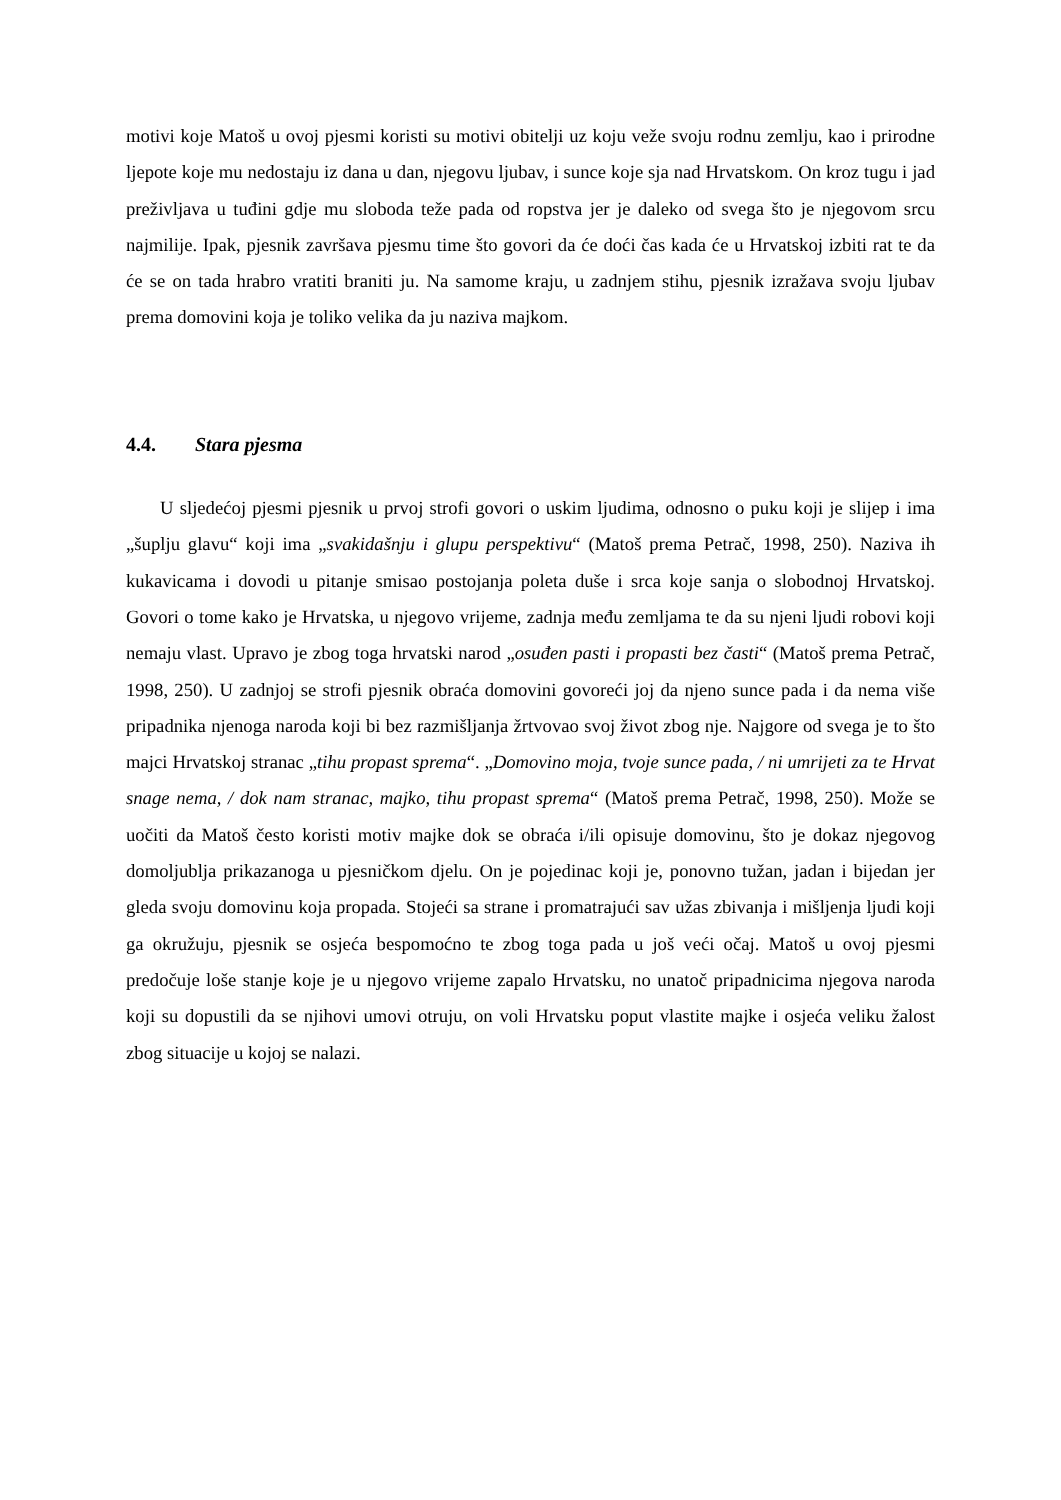motivi koje Matoš u ovoj pjesmi koristi su motivi obitelji uz koju veže svoju rodnu zemlju, kao i prirodne ljepote koje mu nedostaju iz dana u dan, njegovu ljubav, i sunce koje sja nad Hrvatskom. On kroz tugu i jad preživljava u tuđini gdje mu sloboda teže pada od ropstva jer je daleko od svega što je njegovom srcu najmilije. Ipak, pjesnik završava pjesmu time što govori da će doći čas kada će u Hrvatskoj izbiti rat te da će se on tada hrabro vratiti braniti ju. Na samome kraju, u zadnjem stihu, pjesnik izražava svoju ljubav prema domovini koja je toliko velika da ju naziva majkom.
4.4. Stara pjesma
U sljedećoj pjesmi pjesnik u prvoj strofi govori o uskim ljudima, odnosno o puku koji je slijep i ima „šuplju glavu“ koji ima „svakidašnju i glupu perspektivu“ (Matoš prema Petrač, 1998, 250). Naziva ih kukavicama i dovodi u pitanje smisao postojanja poleta duše i srca koje sanja o slobodnoj Hrvatskoj. Govori o tome kako je Hrvatska, u njegovo vrijeme, zadnja među zemljama te da su njeni ljudi robovi koji nemaju vlast. Upravo je zbog toga hrvatski narod „osuđen pasti i propasti bez časti“ (Matoš prema Petrač, 1998, 250). U zadnjoj se strofi pjesnik obraća domovini govoreći joj da njeno sunce pada i da nema više pripadnika njenoga naroda koji bi bez razmišljanja žrtvovao svoj život zbog nje. Najgore od svega je to što majci Hrvatskoj stranac „tihu propast sprema“. „Domovino moja, tvoje sunce pada, / ni umrijeti za te Hrvat snage nema, / dok nam stranac, majko, tihu propast sprema“ (Matoš prema Petrač, 1998, 250). Može se uočiti da Matoš često koristi motiv majke dok se obraća i/ili opisuje domovinu, što je dokaz njegovog domoljublja prikazanoga u pjesničkom djelu. On je pojedinac koji je, ponovno tužan, jadan i bijedan jer gleda svoju domovinu koja propada. Stojeći sa strane i promatrajući sav užas zbivanja i mišljenja ljudi koji ga okružuju, pjesnik se osjeća bespomoćno te zbog toga pada u još veći očaj. Matoš u ovoj pjesmi predočuje loše stanje koje je u njegovo vrijeme zapalo Hrvatsku, no unatoč pripadnicima njegova naroda koji su dopustili da se njihovi umovi otruju, on voli Hrvatsku poput vlastite majke i osjeća veliku žalost zbog situacije u kojoj se nalazi.